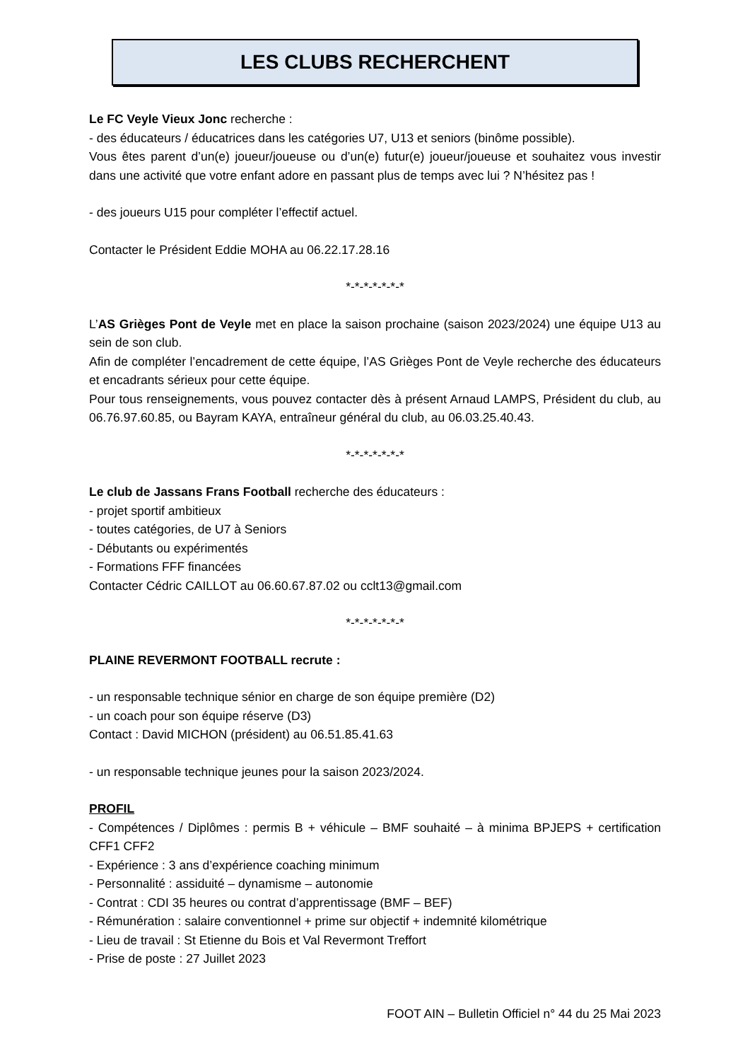LES CLUBS RECHERCHENT
Le FC Veyle Vieux Jonc recherche :
- des éducateurs / éducatrices dans les catégories U7, U13 et seniors (binôme possible).
Vous êtes parent d’un(e) joueur/joueuse ou d’un(e) futur(e) joueur/joueuse et souhaitez vous investir dans une activité que votre enfant adore en passant plus de temps avec lui ? N’hésitez pas !
- des joueurs U15 pour compléter l’effectif actuel.
Contacter le Président Eddie MOHA au 06.22.17.28.16
*-*-*-*-*-*-*
L’AS Grièges Pont de Veyle met en place la saison prochaine (saison 2023/2024) une équipe U13 au sein de son club.
Afin de compléter l’encadrement de cette équipe, l’AS Grièges Pont de Veyle recherche des éducateurs et encadrants sérieux pour cette équipe.
Pour tous renseignements, vous pouvez contacter dès à présent Arnaud LAMPS, Président du club, au 06.76.97.60.85, ou Bayram KAYA, entraîneur général du club, au 06.03.25.40.43.
*-*-*-*-*-*-*
Le club de Jassans Frans Football recherche des éducateurs :
- projet sportif ambitieux
- toutes catégories, de U7 à Seniors
- Débutants ou expérimentés
- Formations FFF financées
Contacter Cédric CAILLOT au 06.60.67.87.02 ou cclt13@gmail.com
*-*-*-*-*-*-*
PLAINE REVERMONT FOOTBALL recrute :
- un responsable technique sénior en charge de son équipe première (D2)
- un coach pour son équipe réserve (D3)
Contact : David MICHON (président) au 06.51.85.41.63
- un responsable technique jeunes pour la saison 2023/2024.
PROFIL
- Compétences / Diplômes : permis B + véhicule – BMF souhaité – à minima BPJEPS + certification CFF1 CFF2
- Expérience : 3 ans d’expérience coaching minimum
- Personnalité : assiduité – dynamisme – autonomie
- Contrat : CDI 35 heures ou contrat d’apprentissage (BMF – BEF)
- Rémunération : salaire conventionnel + prime sur objectif + indemnité kilométrique
- Lieu de travail : St Etienne du Bois et Val Revermont Treffort
- Prise de poste : 27 Juillet 2023
FOOT AIN – Bulletin Officiel n° 44 du 25 Mai 2023